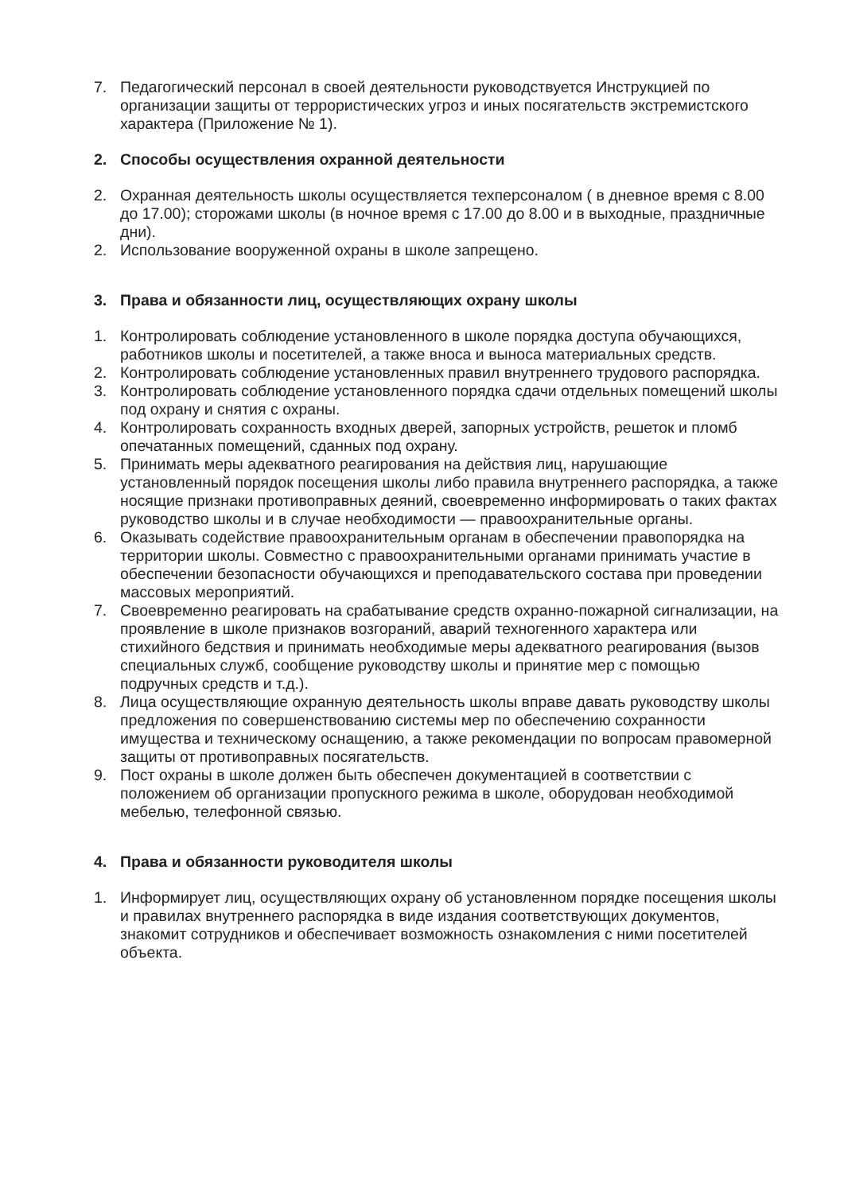7. Педагогический персонал в своей деятельности руководствуется Инструкцией по организации защиты от террористических угроз и иных посягательств экстремистского характера (Приложение № 1).
2. Способы осуществления охранной деятельности
2. Охранная деятельность школы осуществляется техперсоналом ( в дневное время с 8.00 до 17.00); сторожами школы (в ночное время с 17.00 до 8.00 и в выходные, праздничные дни).
2. Использование вооруженной охраны в школе запрещено.
3. Права и обязанности лиц, осуществляющих охрану школы
1. Контролировать соблюдение установленного в школе порядка доступа обучающихся, работников школы и посетителей, а также вноса и выноса материальных средств.
2. Контролировать соблюдение установленных правил внутреннего трудового распорядка.
3. Контролировать соблюдение установленного порядка сдачи отдельных помещений школы под охрану и снятия с охраны.
4. Контролировать сохранность входных дверей, запорных устройств, решеток и пломб опечатанных помещений, сданных под охрану.
5. Принимать меры адекватного реагирования на действия лиц, нарушающие установленный порядок посещения школы либо правила внутреннего распорядка, а также носящие признаки противоправных деяний, своевременно информировать о таких фактах руководство школы и в случае необходимости — правоохранительные органы.
6. Оказывать содействие правоохранительным органам в обеспечении правопорядка на территории школы. Совместно с правоохранительными органами принимать участие в обеспечении безопасности обучающихся и преподавательского состава при проведении массовых мероприятий.
7. Своевременно реагировать на срабатывание средств охранно-пожарной сигнализации, на проявление в школе признаков возгораний, аварий техногенного характера или стихийного бедствия и принимать необходимые меры адекватного реагирования (вызов специальных служб, сообщение руководству школы и принятие мер с помощью подручных средств и т.д.).
8. Лица осуществляющие охранную деятельность школы вправе давать руководству школы предложения по совершенствованию системы мер по обеспечению сохранности имущества и техническому оснащению, а также рекомендации по вопросам правомерной защиты от противоправных посягательств.
9. Пост охраны в школе должен быть обеспечен документацией в соответствии с положением об организации пропускного режима в школе, оборудован необходимой мебелью, телефонной связью.
4. Права и обязанности руководителя школы
1. Информирует лиц, осуществляющих охрану об установленном порядке посещения школы и правилах внутреннего распорядка в виде издания соответствующих документов, знакомит сотрудников и обеспечивает возможность ознакомления с ними посетителей объекта.